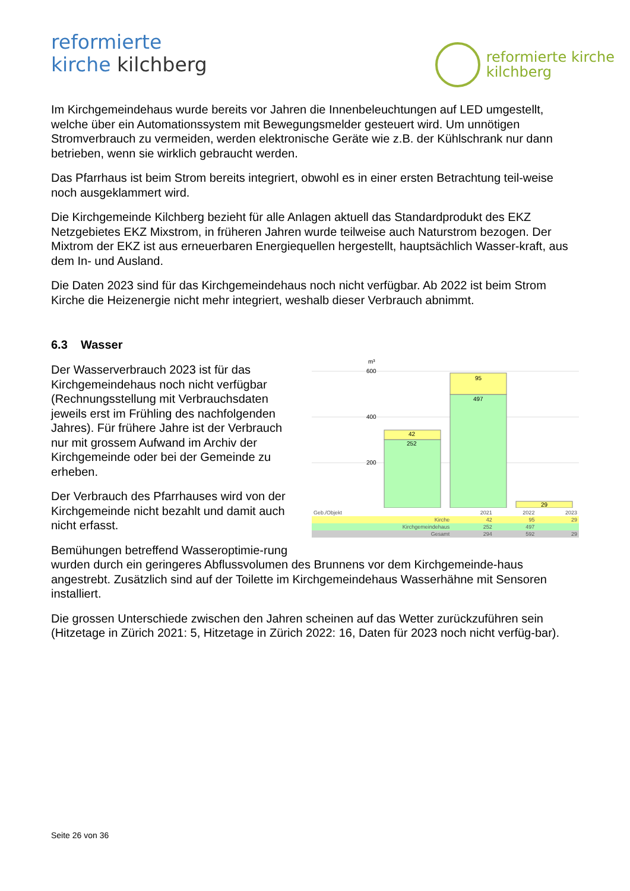reformierte
kirche kilchberg
reformierte kirche
kilchberg
Im Kirchgemeindehaus wurde bereits vor Jahren die Innenbeleuchtungen auf LED umgestellt, welche über ein Automationssystem mit Bewegungsmelder gesteuert wird. Um unnötigen Stromverbrauch zu vermeiden, werden elektronische Geräte wie z.B. der Kühlschrank nur dann betrieben, wenn sie wirklich gebraucht werden.
Das Pfarrhaus ist beim Strom bereits integriert, obwohl es in einer ersten Betrachtung teil-weise noch ausgeklammert wird.
Die Kirchgemeinde Kilchberg bezieht für alle Anlagen aktuell das Standardprodukt des EKZ Netzgebietes EKZ Mixstrom, in früheren Jahren wurde teilweise auch Naturstrom bezogen. Der Mixtrom der EKZ ist aus erneuerbaren Energiequellen hergestellt, hauptsächlich Wasser-kraft, aus dem In- und Ausland.
Die Daten 2023 sind für das Kirchgemeindehaus noch nicht verfügbar. Ab 2022 ist beim Strom Kirche die Heizenergie nicht mehr integriert, weshalb dieser Verbrauch abnimmt.
6.3 Wasser
m³
600
400
200
42
252
95
497
29
| Geb./Objekt | 2021 | 2022 | 2023 |
| --- | --- | --- | --- |
| Kirche | 42 | 95 | 29 |
| Kirchgemeindehaus | 252 | 497 | |
| Gesamt | 294 | 592 | 29 |
Der Wasserverbrauch 2023 ist für das Kirchgemeindehaus noch nicht verfügbar (Rechnungsstellung mit Verbrauchsdaten jeweils erst im Frühling des nachfolgenden Jahres). Für frühere Jahre ist der Verbrauch nur mit grossem Aufwand im Archiv der Kirchgemeinde oder bei der Gemeinde zu erheben.
Der Verbrauch des Pfarrhauses wird von der Kirchgemeinde nicht bezahlt und damit auch nicht erfasst.
Bemühungen betreffend Wasseroptimie-rung wurden durch ein geringeres Abflussvolumen des Brunnens vor dem Kirchgemeinde-haus angestrebt. Zusätzlich sind auf der Toilette im Kirchgemeindehaus Wasserhähne mit Sensoren installiert.
Die grossen Unterschiede zwischen den Jahren scheinen auf das Wetter zurückzuführen sein (Hitzetage in Zürich 2021: 5, Hitzetage in Zürich 2022: 16, Daten für 2023 noch nicht verfüg-bar).
Seite 26 von 36